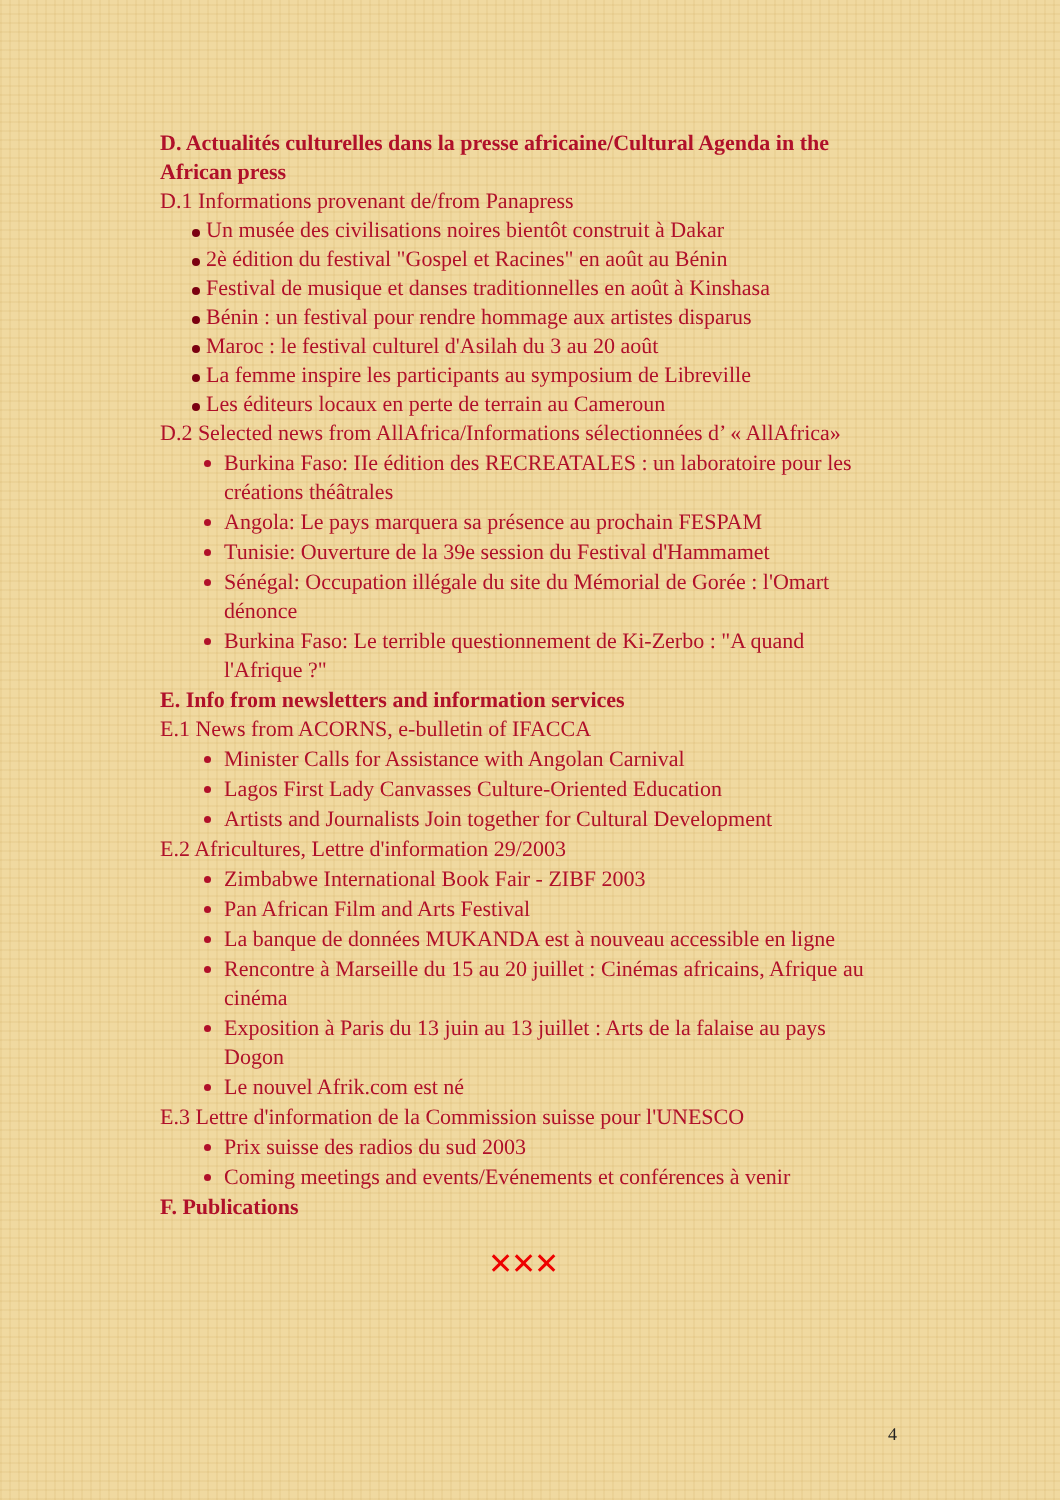D. Actualités culturelles dans la presse africaine/Cultural Agenda in the African press
D.1 Informations provenant de/from Panapress
Un musée des civilisations noires bientôt construit à Dakar
2è édition du festival "Gospel et Racines" en août au Bénin
Festival de musique et danses traditionnelles en août à Kinshasa
Bénin : un festival pour rendre hommage aux artistes disparus
Maroc : le festival culturel d'Asilah du 3 au 20 août
La femme inspire les participants au symposium de Libreville
Les éditeurs locaux en perte de terrain au Cameroun
D.2 Selected news from AllAfrica/Informations sélectionnées d’ « AllAfrica»
Burkina Faso: IIe édition des RECREATALES : un laboratoire pour les créations théâtrales
Angola: Le pays marquera sa présence au prochain FESPAM
Tunisie: Ouverture de la 39e session du Festival d'Hammamet
Sénégal: Occupation illégale du site du Mémorial de Gorée : l'Omart dénonce
Burkina Faso: Le terrible questionnement de Ki-Zerbo : "A quand l'Afrique ?"
E. Info from newsletters and information services
E.1 News from ACORNS, e-bulletin of IFACCA
Minister Calls for Assistance with Angolan Carnival
Lagos First Lady Canvasses Culture-Oriented Education
Artists and Journalists Join together for Cultural Development
E.2 Africultures, Lettre d'information 29/2003
Zimbabwe International Book Fair - ZIBF 2003
Pan African Film and Arts Festival
La banque de données MUKANDA est à nouveau accessible en ligne
Rencontre à Marseille du 15 au 20 juillet : Cinémas africains, Afrique au cinéma
Exposition à Paris du 13 juin au 13 juillet : Arts de la falaise au pays Dogon
Le nouvel Afrik.com est né
E.3 Lettre d'information de la Commission suisse pour l'UNESCO
Prix suisse des radios du sud 2003
Coming meetings and events/Evénements et conférences à venir
F. Publications
✕✕✕
4